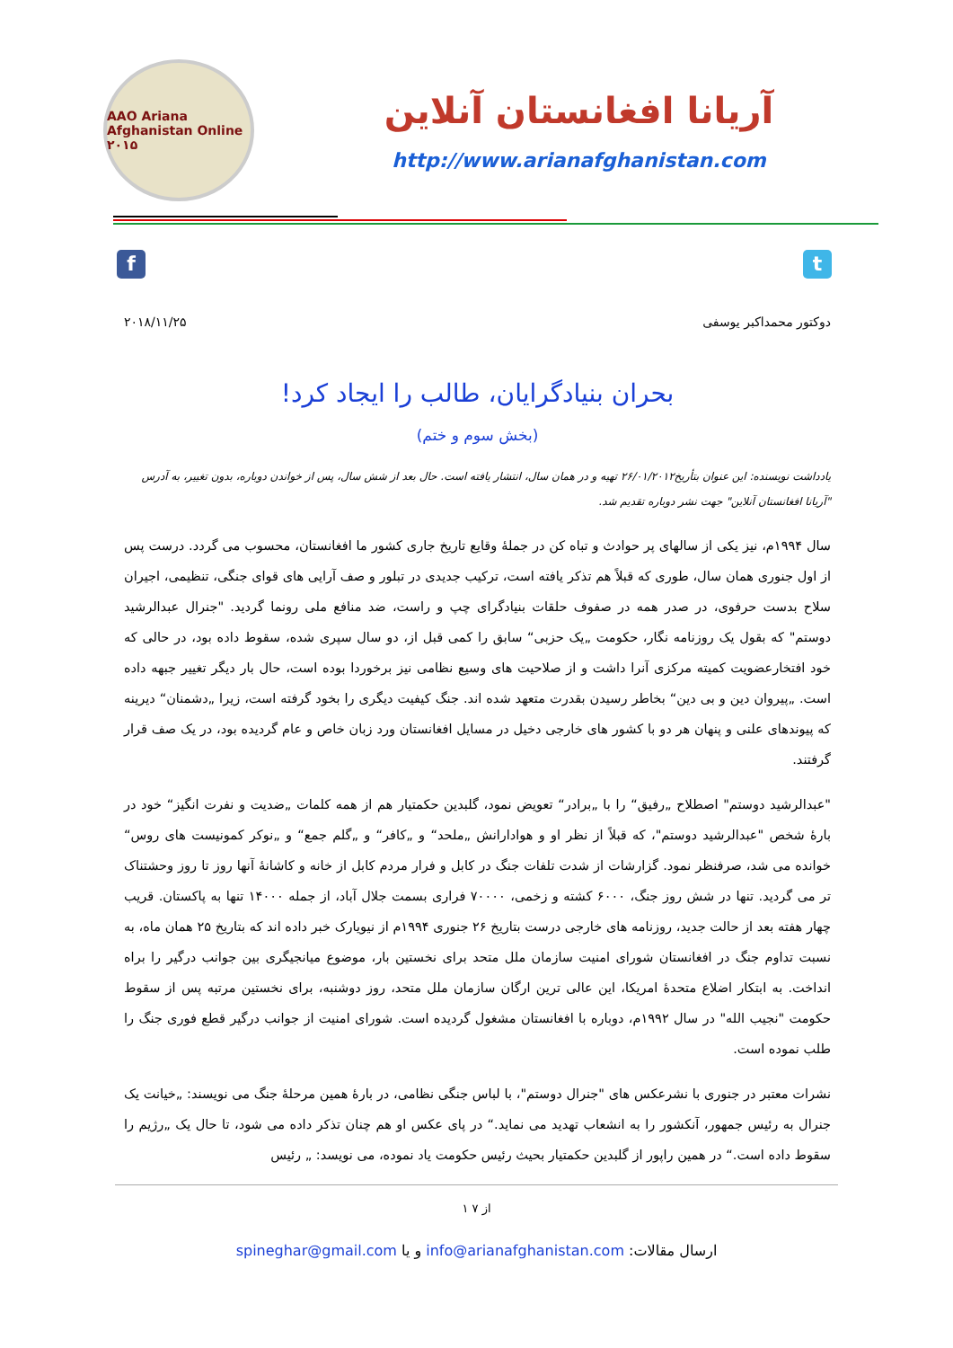AAO Ariana Afghanistan Online ۲۰۱۵
آریانا افغانستان آنلاین
http://www.arianafghanistan.com
f t
دوکتور محمداکبر یوسفی ۲۰۱۸/۱۱/۲۵
بحران بنیادگرایان، طالب را ایجاد کرد!
(بخش سوم و ختم)
یادداشت نویسنده: این عنوان بتأریخ۲۶/۰۱/۲۰۱۲ تهیه و در همان سال، انتشار یافته است. حال بعد از شش سال، پس از خواندن دوباره، بدون تغییر، به آدرس "آریانا افغانستان آنلاین" جهت نشر دوباره تقدیم شد.
سال ۱۹۹۴م، نیز یکی از سالهای پر حوادث و تباه کن در جملهٔ وقایع تاریخ جاری کشور ما افغانستان، محسوب می گردد. درست پس از اول جنوری همان سال، طوری که قبلاً هم تذکر یافته است، ترکیب جدیدی در تبلور و صف آرایی های قوای جنگی، تنظیمی، اجیران سلاح بدست حرفوی، در صدر همه در صفوف حلقات بنیادگرای چپ و راست، ضد منافع ملی رونما گردید. "جنرال عبدالرشید دوستم" که بقول یک روزنامه نگار، حکومت „یک حزبی“ سابق را کمی قبل از، دو سال سپری شده، سقوط داده بود، در حالی که خود افتخارعضویت کمیته مرکزی آنرا داشت و از صلاحیت های وسیع نظامی نیز برخوردا بوده است، حال بار دیگر تغییر جبهه داده است. „پیروان دین و بی دین“ بخاطر رسیدن بقدرت متعهد شده اند. جنگ کیفیت دیگری را بخود گرفته است، زیرا „دشمنان“ دیرینه که پیوندهای علنی و پنهان هر دو با کشور های خارجی دخیل در مسایل افغانستان ورد زبان خاص و عام گردیده بود، در یک صف قرار گرفتند.
"عبدالرشید دوستم" اصطلاح „رفیق“ را با „برادر“ تعویض نمود، گلبدین حکمتیار هم از همه کلمات „ضدیت و نفرت انگیز“ خود در بارهٔ شخص "عبدالرشید دوستم"، که قبلاً از نظر او و هوادارانش „ملحد“ و „کافر“ و „گلم جمع“ و „نوکر کمونیست های روس“ خوانده می شد، صرفنظر نمود. گزارشات از شدت تلفات جنگ در کابل و فرار مردم کابل از خانه و کاشانهٔ آنها روز تا روز وحشتناک تر می گردید. تنها در شش روز جنگ، ۶۰۰۰ کشته و زخمی، ۷۰۰۰۰ فراری بسمت جلال آباد، از جمله ۱۴۰۰۰ تنها به پاکستان. قریب چهار هفته بعد از حالت جدید، روزنامه های خارجی درست بتاریخ ۲۶ جنوری ۱۹۹۴م از نیویارک خبر داده اند که بتاریخ ۲۵ همان ماه، به نسبت تداوم جنگ در افغانستان شورای امنیت سازمان ملل متحد برای نخستین بار، موضوع میانجیگری بین جوانب درگیر را براه انداخت. به ابتکار اضلاع متحدهٔ امریکا، این عالی ترین ارگان سازمان ملل متحد، روز دوشنبه، برای نخستین مرتبه پس از سقوط حکومت "نجیب الله" در سال ۱۹۹۲م، دوباره با افغانستان مشغول گردیده است. شورای امنیت از جوانب درگیر قطع فوری جنگ را طلب نموده است.
نشرات معتبر در جنوری با نشرعکس های "جنرال دوستم"، با لباس جنگی نظامی، در بارهٔ همین مرحلهٔ جنگ می نویسند: „خیانت یک جنرال به رئیس جمهور، آنکشور را به انشعاب تهدید می نماید.“ در پای عکس او هم چنان تذکر داده می شود، تا حال یک „رژیم را سقوط داده است.“ در همین راپور از گلبدین حکمتیار بحیث رئیس حکومت یاد نموده، می نویسد: „ رئیس
۱ از ۷
ارسال مقالات: info@arianafghanistan.com و یا spineghar@gmail.com